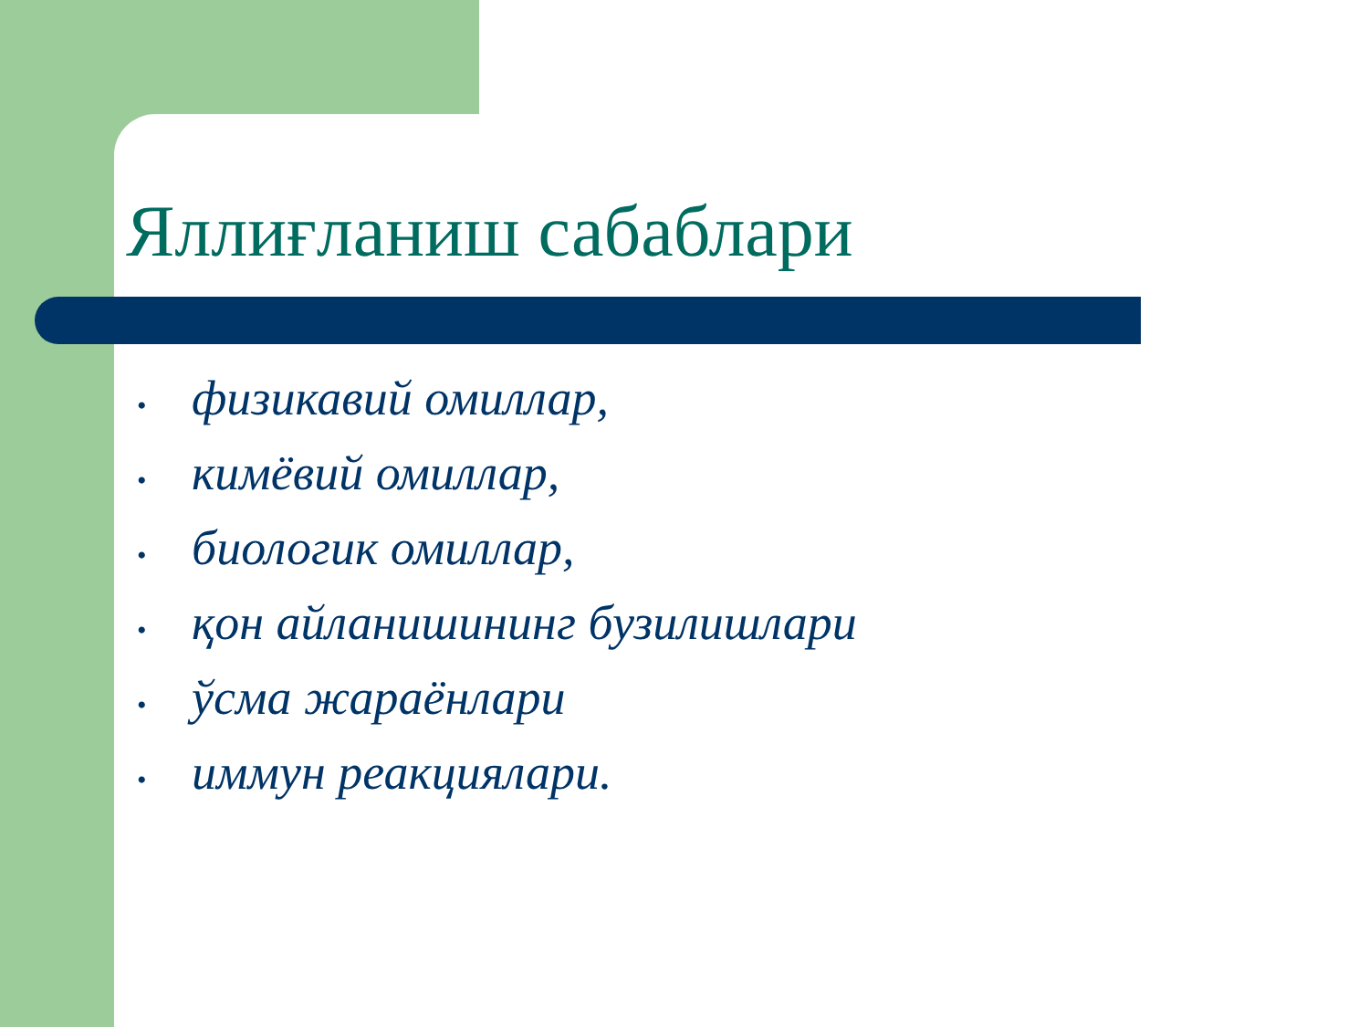Яллиғланиш сабаблари
• физикавий омиллар,
• кимёвий омиллар,
• биологик омиллар,
• қон айланишининг бузилишлари
• ўсма жараёнлари
• иммун реакциялари.